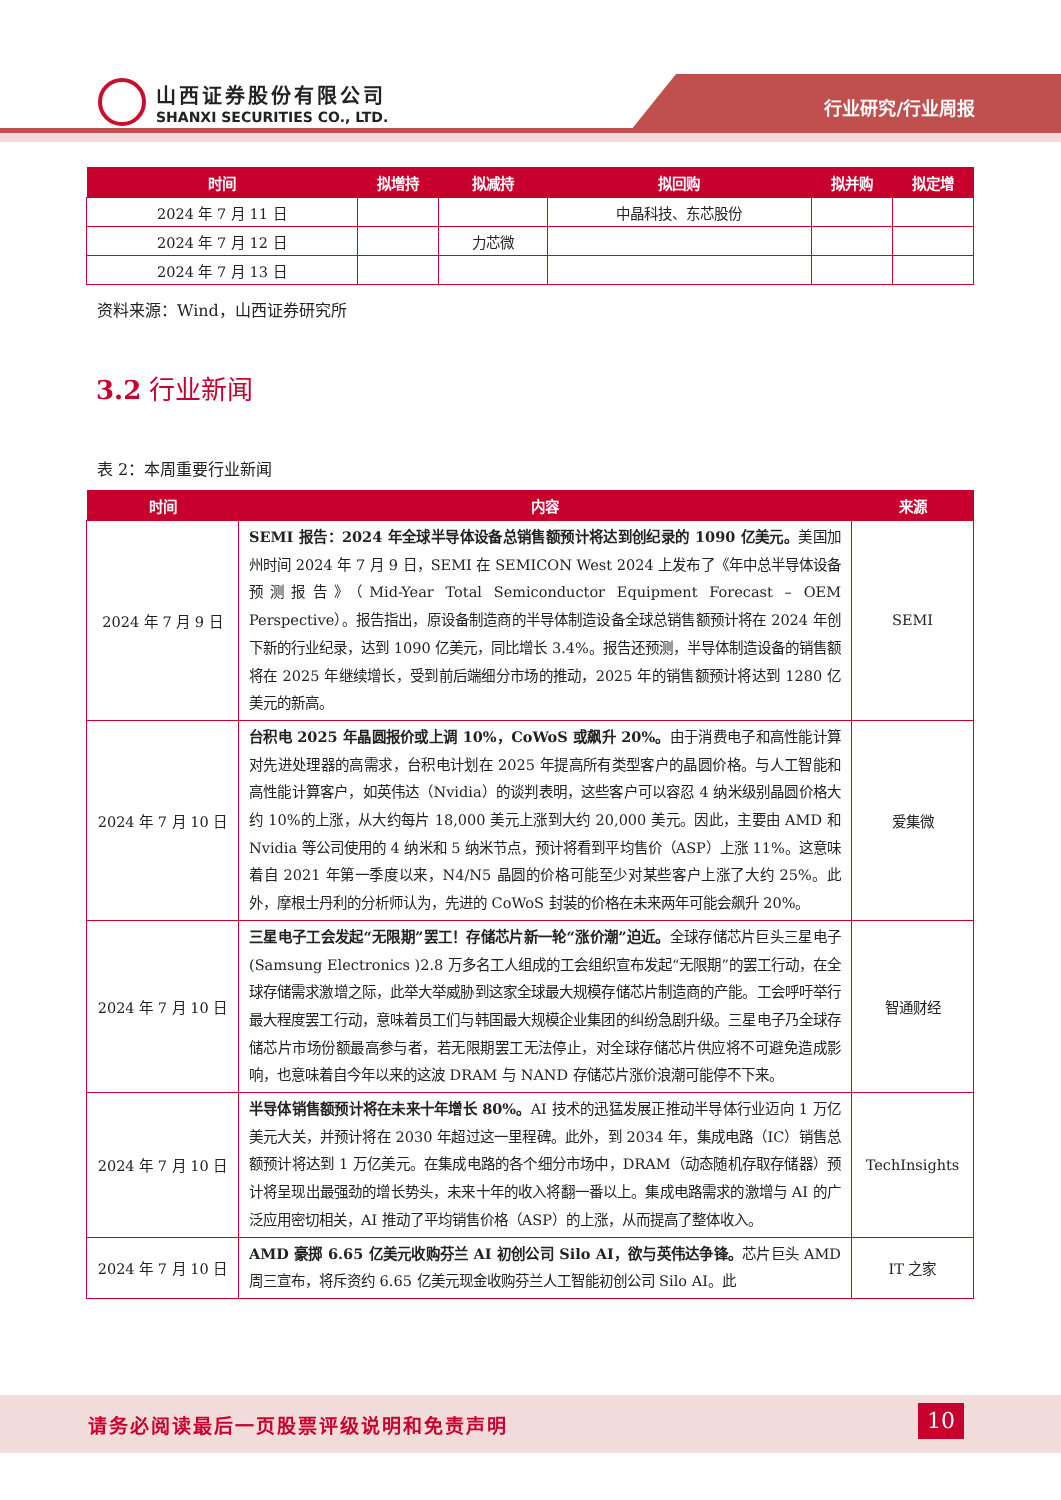山西证券股份有限公司
SHANXI SECURITIES CO., LTD.
行业研究/行业周报
| 时间 | 拟增持 | 拟减持 | 拟回购 | 拟并购 | 拟定增 |
| --- | --- | --- | --- | --- | --- |
| 2024 年 7 月 11 日 | | | 中晶科技、东芯股份 | | |
| 2024 年 7 月 12 日 | | 力芯微 | | | |
| 2024 年 7 月 13 日 | | | | | |
资料来源：Wind，山西证券研究所
3.2 行业新闻
表 2：本周重要行业新闻
| 时间 | 内容 | 来源 |
| --- | --- | --- |
| 2024 年 7 月 9 日 | SEMI 报告：2024 年全球半导体设备总销售额预计将达到创纪录的 1090 亿美元。 美国加州时间 2024 年 7 月 9 日，SEMI 在 SEMICON West 2024 上发布了《年中总半导体设备预测报告》（Mid-Year Total Semiconductor Equipment Forecast – OEM Perspective）。报告指出，原设备制造商的半导体制造设备全球总销售额预计将在 2024 年创下新的行业纪录，达到 1090 亿美元，同比增长 3.4%。报告还预测，半导体制造设备的销售额将在 2025 年继续增长，受到前后端细分市场的推动，2025 年的销售额预计将达到 1280 亿美元的新高。 | SEMI |
| 2024 年 7 月 10 日 | 台积电 2025 年晶圆报价或上调 10%，CoWoS 或飙升 20%。 由于消费电子和高性能计算对先进处理器的高需求，台积电计划在 2025 年提高所有类型客户的晶圆价格。与人工智能和高性能计算客户，如英伟达（Nvidia）的谈判表明，这些客户可以容忍 4 纳米级别晶圆价格大约 10%的上涨，从大约每片 18,000 美元上涨到大约 20,000 美元。因此，主要由 AMD 和 Nvidia 等公司使用的 4 纳米和 5 纳米节点，预计将看到平均售价（ASP）上涨 11%。这意味着自 2021 年第一季度以来，N4/N5 晶圆的价格可能至少对某些客户上涨了大约 25%。此外，摩根士丹利的分析师认为，先进的 CoWoS 封装的价格在未来两年可能会飙升 20%。 | 爱集微 |
| 2024 年 7 月 10 日 | 三星电子工会发起“无限期”罢工！存储芯片新一轮“涨价潮”迫近。 全球存储芯片巨头三星电子(Samsung Electronics )2.8 万多名工人组成的工会组织宣布发起“无限期”的罢工行动，在全球存储需求激增之际，此举大举威胁到这家全球最大规模存储芯片制造商的产能。工会呼吁举行最大程度罢工行动，意味着员工们与韩国最大规模企业集团的纠纷急剧升级。三星电子乃全球存储芯片市场份额最高参与者，若无限期罢工无法停止，对全球存储芯片供应将不可避免造成影响，也意味着自今年以来的这波 DRAM 与 NAND 存储芯片涨价浪潮可能停不下来。 | 智通财经 |
| 2024 年 7 月 10 日 | 半导体销售额预计将在未来十年增长 80%。 AI 技术的迅猛发展正推动半导体行业迈向 1 万亿美元大关，并预计将在 2030 年超过这一里程碑。此外，到 2034 年，集成电路（IC）销售总额预计将达到 1 万亿美元。在集成电路的各个细分市场中，DRAM（动态随机存取存储器）预计将呈现出最强劲的增长势头，未来十年的收入将翻一番以上。集成电路需求的激增与 AI 的广泛应用密切相关，AI 推动了平均销售价格（ASP）的上涨，从而提高了整体收入。 | TechInsights |
| 2024 年 7 月 10 日 | AMD 豪掷 6.65 亿美元收购芬兰 AI 初创公司 Silo AI，欲与英伟达争锋。 芯片巨头 AMD 周三宣布，将斥资约 6.65 亿美元现金收购芬兰人工智能初创公司 Silo AI。此 | IT 之家 |
请务必阅读最后一页股票评级说明和免责声明
10